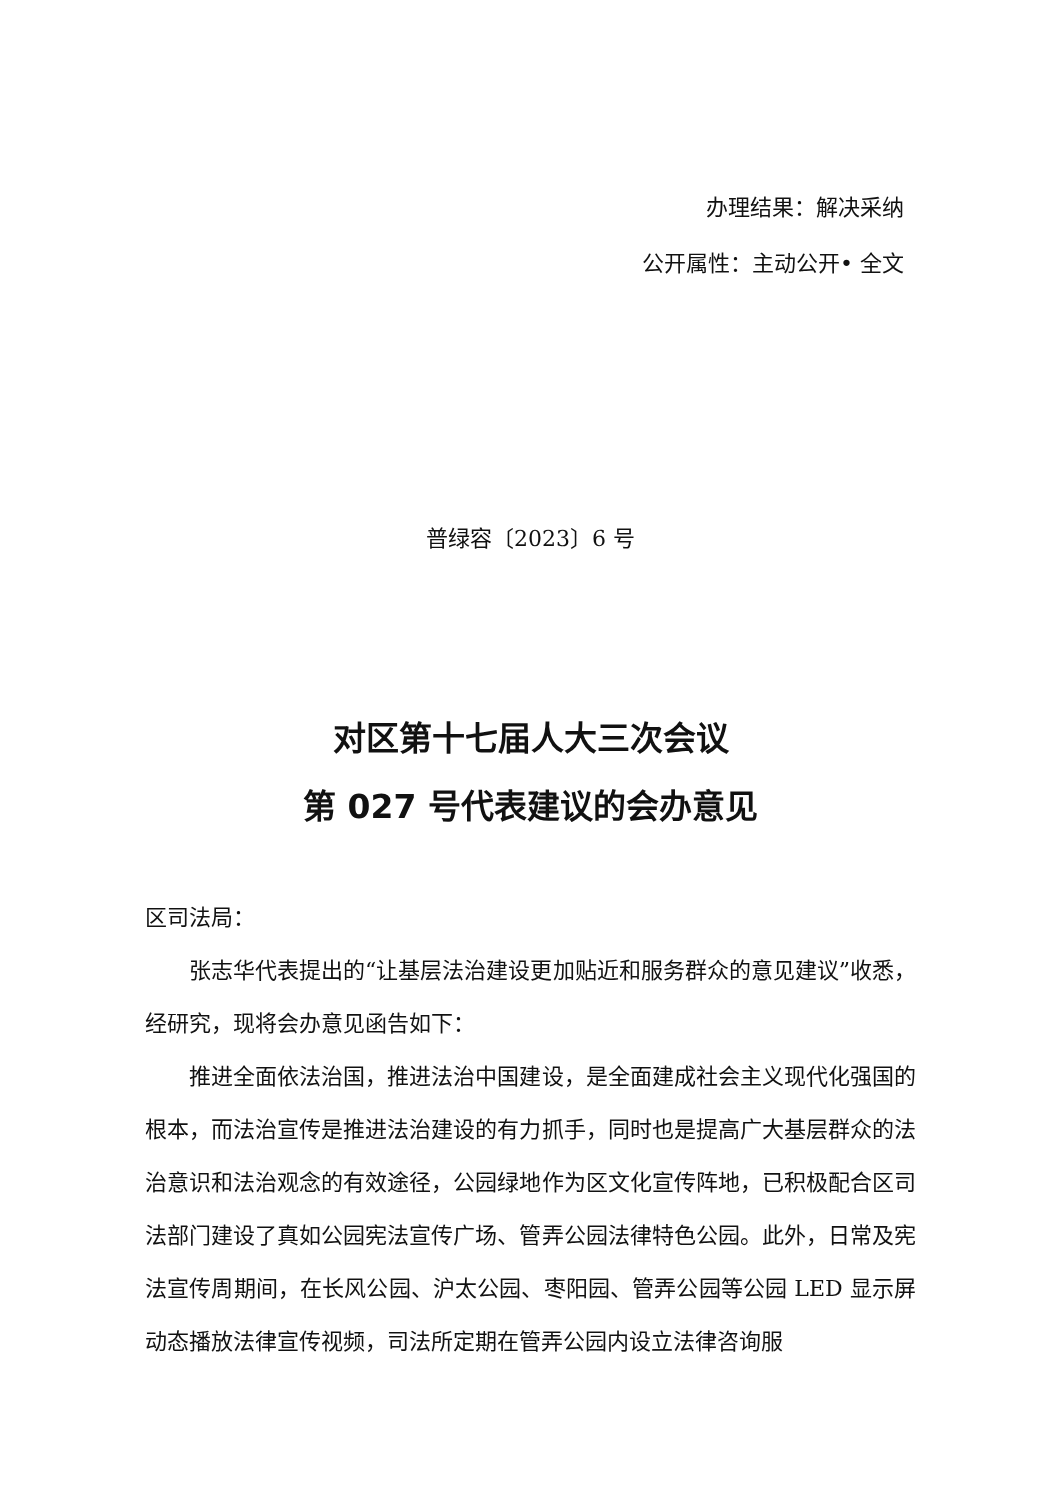办理结果：解决采纳
公开属性：主动公开• 全文
普绿容〔2023〕6 号
对区第十七届人大三次会议
第 027 号代表建议的会办意见
区司法局：
张志华代表提出的“让基层法治建设更加贴近和服务群众的意见建议”收悉，经研究，现将会办意见函告如下：
推进全面依法治国，推进法治中国建设，是全面建成社会主义现代化强国的根本，而法治宣传是推进法治建设的有力抓手，同时也是提高广大基层群众的法治意识和法治观念的有效途径，公园绿地作为区文化宣传阵地，已积极配合区司法部门建设了真如公园宪法宣传广场、管弄公园法律特色公园。此外，日常及宪法宣传周期间，在长风公园、沪太公园、枣阳园、管弄公园等公园 LED 显示屏动态播放法律宣传视频，司法所定期在管弄公园内设立法律咨询服